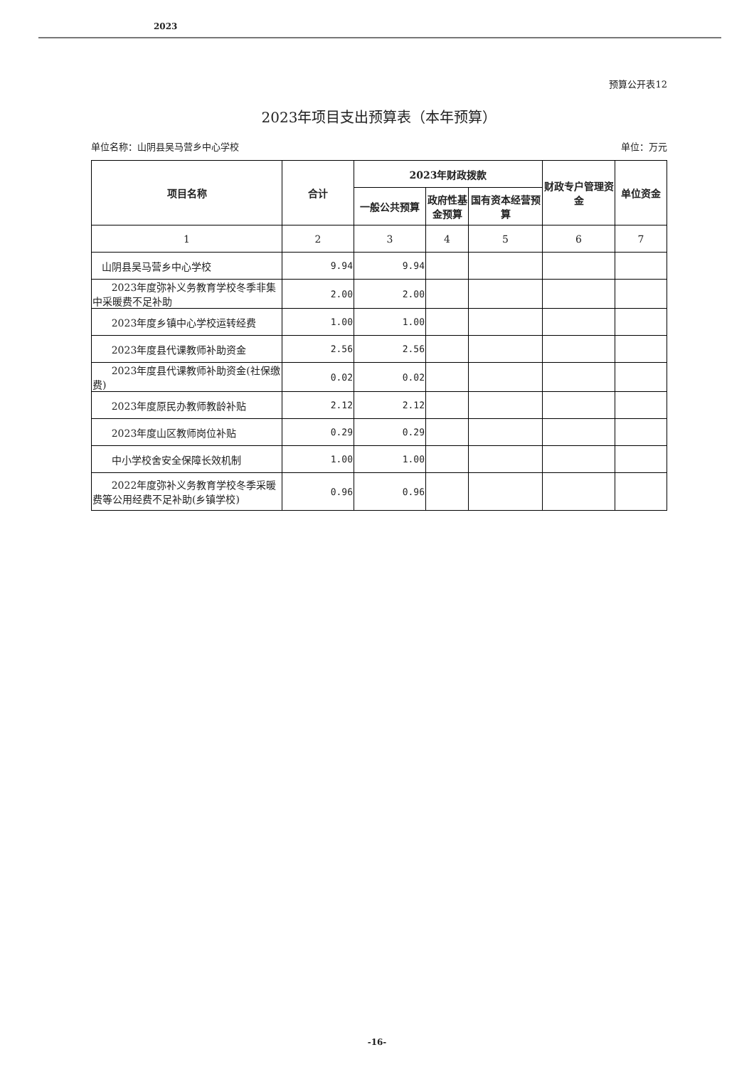2023
预算公开表12
2023年项目支出预算表（本年预算）
单位名称：山阴县吴马营乡中心学校 单位：万元
| 项目名称 | 合计 | 2023年财政拨款 | | | 财政专户管理资金 | 单位资金 |
| --- | --- | --- | --- | --- | --- | --- |
| | | 一般公共预算 | 政府性基金预算 | 国有资本经营预算 | | |
| 1 | 2 | 3 | 4 | 5 | 6 | 7 |
| 山阴县吴马营乡中心学校 | 9.94 | 9.94 | | | | |
| 2023年度弥补义务教育学校冬季非集中采暖费不足补助 | 2.00 | 2.00 | | | | |
| 2023年度乡镇中心学校运转经费 | 1.00 | 1.00 | | | | |
| 2023年度县代课教师补助资金 | 2.56 | 2.56 | | | | |
| 2023年度县代课教师补助资金(社保缴费) | 0.02 | 0.02 | | | | |
| 2023年度原民办教师教龄补贴 | 2.12 | 2.12 | | | | |
| 2023年度山区教师岗位补贴 | 0.29 | 0.29 | | | | |
| 中小学校舍安全保障长效机制 | 1.00 | 1.00 | | | | |
| 2022年度弥补义务教育学校冬季采暖费等公用经费不足补助(乡镇学校) | 0.96 | 0.96 | | | | |
-16-